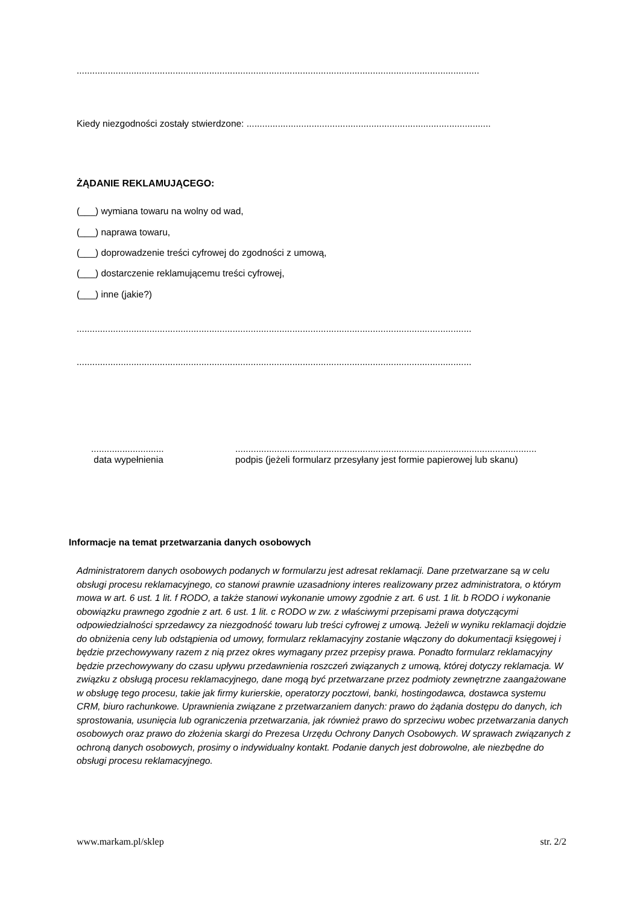...........................................................................................................................................................
Kiedy niezgodności zostały stwierdzone: ..............................................................................................
ŻĄDANIE REKLAMUJĄCEGO:
(___) wymiana towaru na wolny od wad,
(___) naprawa towaru,
(___) doprowadzenie treści cyfrowej do zgodności z umową,
(___) dostarczenie reklamującemu treści cyfrowej,
(___) inne (jakie?)
........................................................................................................................................................
........................................................................................................................................................
............................
data wypełnienia
....................................................................................................................
podpis (jeżeli formularz przesyłany jest formie papierowej lub skanu)
Informacje na temat przetwarzania danych osobowych
Administratorem danych osobowych podanych w formularzu jest adresat reklamacji. Dane przetwarzane są w celu obsługi procesu reklamacyjnego, co stanowi prawnie uzasadniony interes realizowany przez administratora, o którym mowa w art. 6 ust. 1 lit. f RODO, a także stanowi wykonanie umowy zgodnie z art. 6 ust. 1 lit. b RODO i wykonanie obowiązku prawnego zgodnie z art. 6 ust. 1 lit. c RODO w zw. z właściwymi przepisami prawa dotyczącymi odpowiedzialności sprzedawcy za niezgodność towaru lub treści cyfrowej z umową. Jeżeli w wyniku reklamacji dojdzie do obniżenia ceny lub odstąpienia od umowy, formularz reklamacyjny zostanie włączony do dokumentacji księgowej i będzie przechowywany razem z nią przez okres wymagany przez przepisy prawa. Ponadto formularz reklamacyjny będzie przechowywany do czasu upływu przedawnienia roszczeń związanych z umową, której dotyczy reklamacja. W związku z obsługą procesu reklamacyjnego, dane mogą być przetwarzane przez podmioty zewnętrzne zaangażowane w obsługę tego procesu, takie jak firmy kurierskie, operatorzy pocztowi, banki, hostingodawca, dostawca systemu CRM, biuro rachunkowe. Uprawnienia związane z przetwarzaniem danych: prawo do żądania dostępu do danych, ich sprostowania, usunięcia lub ograniczenia przetwarzania, jak również prawo do sprzeciwu wobec przetwarzania danych osobowych oraz prawo do złożenia skargi do Prezesa Urzędu Ochrony Danych Osobowych. W sprawach związanych z ochroną danych osobowych, prosimy o indywidualny kontakt. Podanie danych jest dobrowolne, ale niezbędne do obsługi procesu reklamacyjnego.
www.markam.pl/sklep str. 2/2